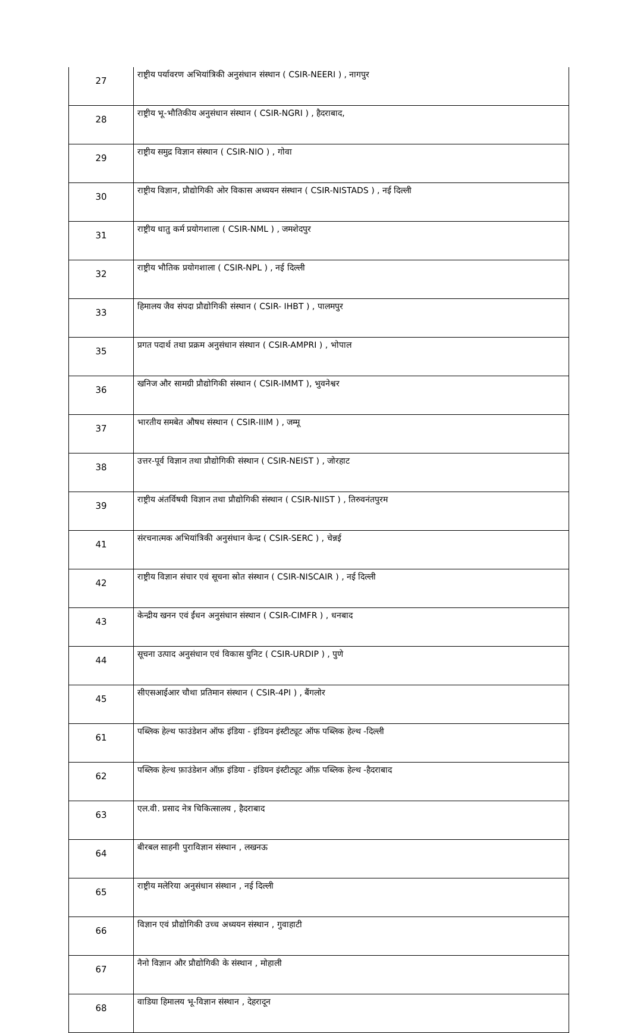| 27 | राष्ट्रीय पर्यावरण अभियांत्रिकी अनुसंधान संस्थान ( CSIR-NEERI ) , नागपुर |
| 28 | राष्ट्रीय भू-भौतिकीय अनुसंधान संस्थान ( CSIR-NGRI ) , हैदराबाद, |
| 29 | राष्ट्रीय समुद्र विज्ञान संस्थान ( CSIR-NIO ) , गोवा |
| 30 | राष्ट्रीय विज्ञान, प्रौद्योगिकी ओर विकास अध्ययन संस्थान ( CSIR-NISTADS ) , नई दिल्ली |
| 31 | राष्ट्रीय धातु कर्म प्रयोगशाला ( CSIR-NML ) , जमशेदपुर |
| 32 | राष्ट्रीय भौतिक प्रयोगशाला ( CSIR-NPL ) , नई दिल्ली |
| 33 | हिमालय जैव संपदा प्रौद्योगिकी संस्थान ( CSIR- IHBT ) , पालमपुर |
| 35 | प्रगत पदार्थ तथा प्रक्रम अनुसंधान संस्थान ( CSIR-AMPRI ) , भोपाल |
| 36 | खनिज और सामग्री प्रौद्योगिकी संस्थान ( CSIR-IMMT ), भुवनेश्वर |
| 37 | भारतीय समबेत औषध संस्थान ( CSIR-IIIM ) , जम्मू |
| 38 | उत्तर-पूर्व विज्ञान तथा प्रौद्योगिकी संस्थान ( CSIR-NEIST ) , जोरहाट |
| 39 | राष्ट्रीय अंतर्विषयी विज्ञान तथा प्रौद्योगिकी संस्थान ( CSIR-NIIST ) , तिरुवनंतपुरम |
| 41 | संरचनात्मक अभियांत्रिकी अनुसंधान केन्द्र ( CSIR-SERC ) , चेन्नई |
| 42 | राष्ट्रीय विज्ञान संचार एवं सूचना स्रोत संस्थान ( CSIR-NISCAIR ) , नई दिल्ली |
| 43 | केन्द्रीय खनन एवं ईंधन अनुसंधान संस्थान ( CSIR-CIMFR ) , धनबाद |
| 44 | सूचना उत्पाद अनुसंधान एवं विकास युनिट ( CSIR-URDIP ) , पुणे |
| 45 | सीएसआईआर चौथा प्रतिमान संस्थान ( CSIR-4PI ) , बैंगलोर |
| 61 | पब्लिक हेल्थ फाउंडेशन ऑफ इंडिया - इंडियन इंस्टीट्यूट ऑफ पब्लिक हेल्थ -दिल्ली |
| 62 | पब्लिक हेल्थ फ़ाउंडेशन ऑफ़ इंडिया - इंडियन इंस्टीट्यूट ऑफ़ पब्लिक हेल्थ -हैदराबाद |
| 63 | एल.वी. प्रसाद नेत्र चिकित्सालय , हैदराबाद |
| 64 | बीरबल साहनी पुराविज्ञान संस्थान , लखनऊ |
| 65 | राष्ट्रीय मलेरिया अनुसंधान संस्थान , नई दिल्ली |
| 66 | विज्ञान एवं प्रौद्योगिकी उच्च अध्ययन संस्थान , गुवाहाटी |
| 67 | नैनो विज्ञान और प्रौद्योगिकी के संस्थान , मोहाली |
| 68 | वाडिया हिमालय भू-विज्ञान संस्थान , देहरादून |